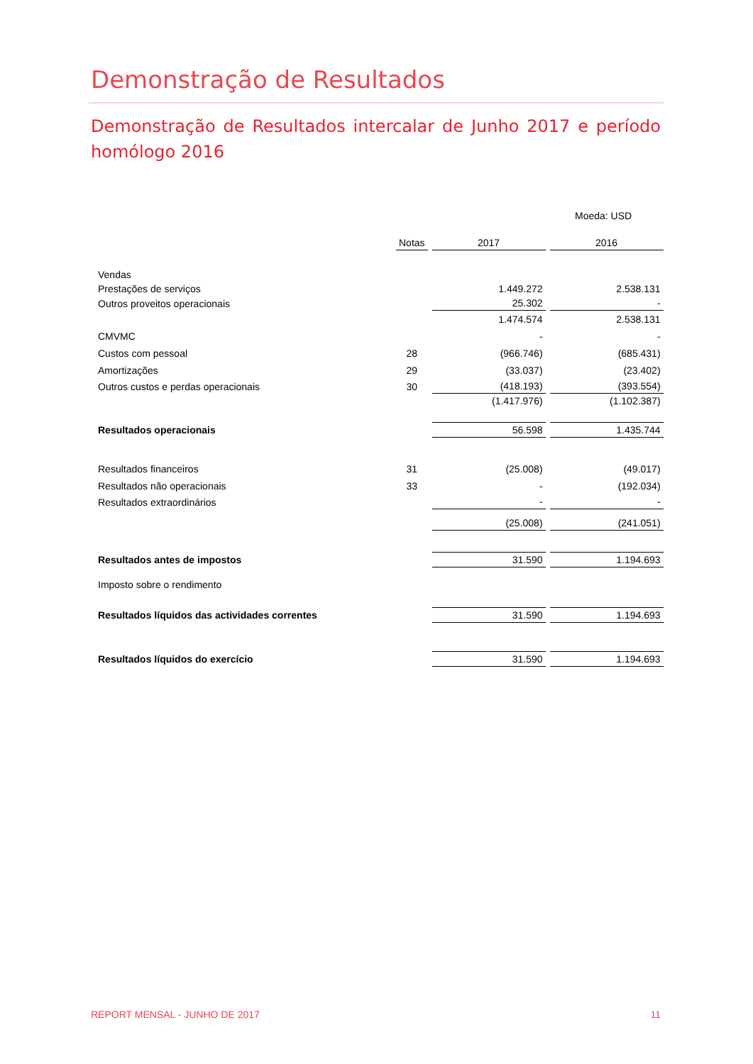Demonstração de Resultados
Demonstração de Resultados intercalar de Junho 2017 e período homólogo 2016
Moeda: USD
| | Notas | 2017 | 2016 |
| Vendas | | | |
| Prestações de serviços | | 1.449.272 | 2.538.131 |
| Outros proveitos operacionais | | 25.302 | - |
| | | 1.474.574 | 2.538.131 |
| CMVMC | | - | - |
| Custos com pessoal | 28 | (966.746) | (685.431) |
| Amortizações | 29 | (33.037) | (23.402) |
| Outros custos e perdas operacionais | 30 | (418.193) | (393.554) |
| | | (1.417.976) | (1.102.387) |
| Resultados operacionais | | 56.598 | 1.435.744 |
| Resultados financeiros | 31 | (25.008) | (49.017) |
| Resultados não operacionais | 33 | - | (192.034) |
| Resultados extraordinários | | - | - |
| | | (25.008) | (241.051) |
| Resultados antes de impostos | | 31.590 | 1.194.693 |
| Imposto sobre o rendimento | | | |
| Resultados líquidos das actividades correntes | | 31.590 | 1.194.693 |
| Resultados líquidos do exercício | | 31.590 | 1.194.693 |
REPORT MENSAL - JUNHO DE 2017 11